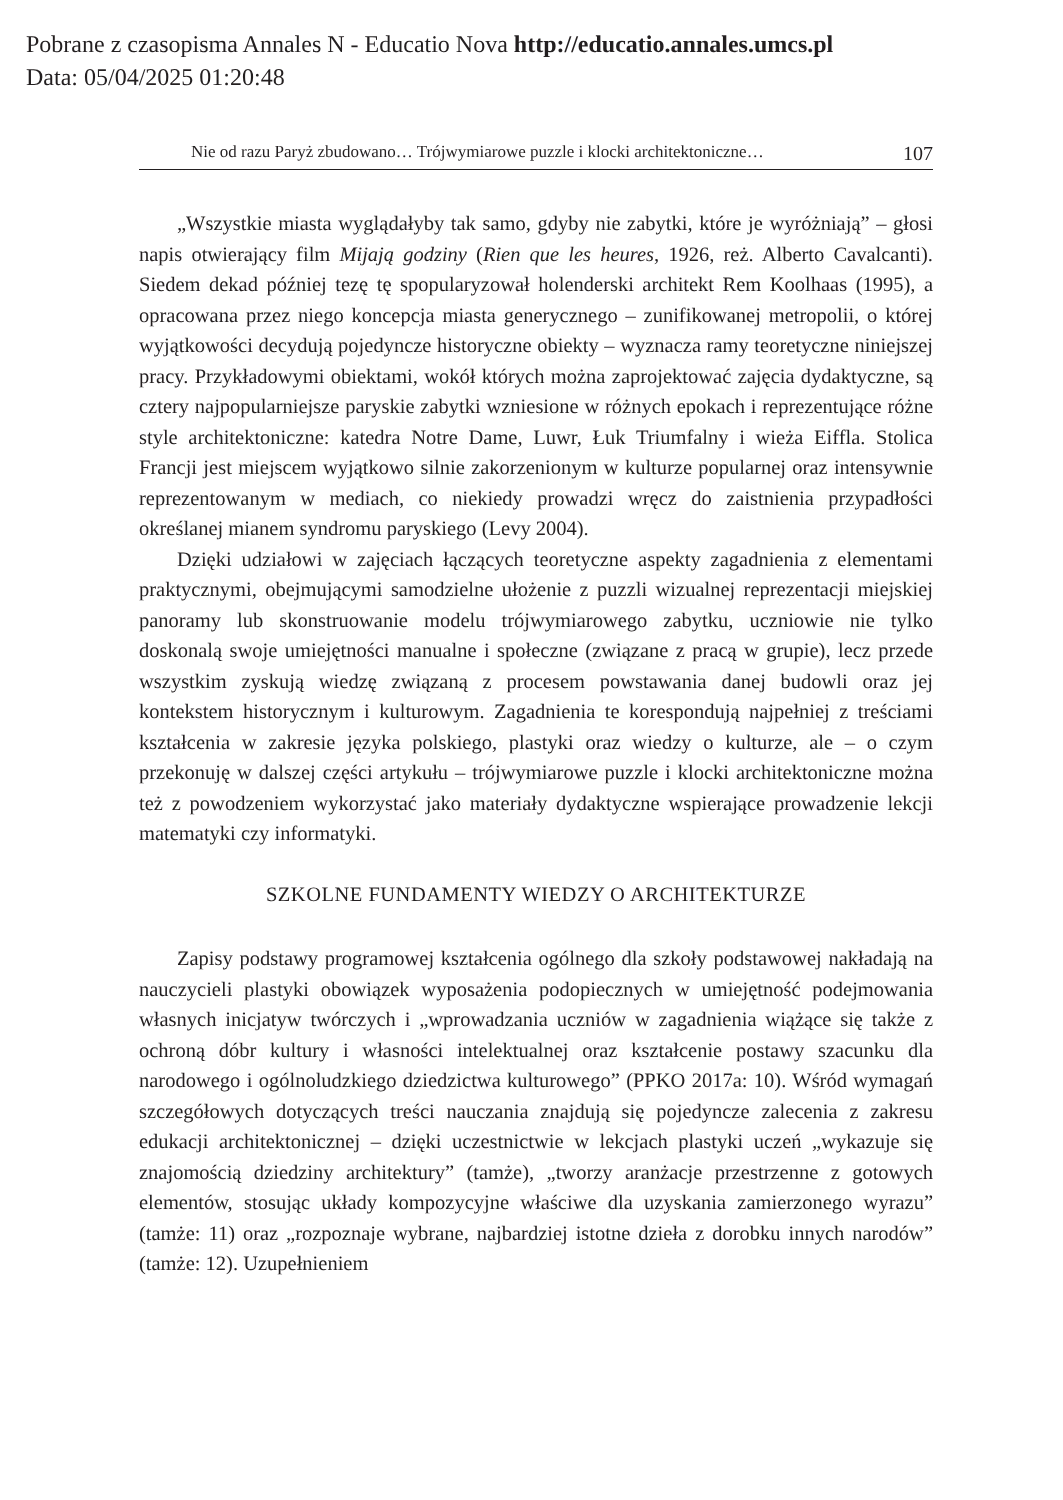Pobrane z czasopisma Annales N - Educatio Nova http://educatio.annales.umcs.pl
Data: 05/04/2025 01:20:48
Nie od razu Paryż zbudowano… Trójwymiarowe puzzle i klocki architektoniczne… 107
„Wszystkie miasta wyglądałyby tak samo, gdyby nie zabytki, które je wyróżniają” – głosi napis otwierający film Mijają godziny (Rien que les heures, 1926, reż. Alberto Cavalcanti). Siedem dekad później tezę tę spopularyzował holenderski architekt Rem Koolhaas (1995), a opracowana przez niego koncepcja miasta generycznego – zunifikowanej metropolii, o której wyjątkowości decydują pojedyncze historyczne obiekty – wyznacza ramy teoretyczne niniejszej pracy. Przykładowymi obiektami, wokół których można zaprojektować zajęcia dydaktyczne, są cztery najpopularniejsze paryskie zabytki wzniesione w różnych epokach i reprezentujące różne style architektoniczne: katedra Notre Dame, Luwr, Łuk Triumfalny i wieża Eiffla. Stolica Francji jest miejscem wyjątkowo silnie zakorzenionym w kulturze popularnej oraz intensywnie reprezentowanym w mediach, co niekiedy prowadzi wręcz do zaistnienia przypadłości określanej mianem syndromu paryskiego (Levy 2004).
Dzięki udziałowi w zajęciach łączących teoretyczne aspekty zagadnienia z elementami praktycznymi, obejmującymi samodzielne ułożenie z puzzli wizualnej reprezentacji miejskiej panoramy lub skonstruowanie modelu trójwymiarowego zabytku, uczniowie nie tylko doskonalą swoje umiejętności manualne i społeczne (związane z pracą w grupie), lecz przede wszystkim zyskują wiedzę związaną z procesem powstawania danej budowli oraz jej kontekstem historycznym i kulturowym. Zagadnienia te korespondują najpełniej z treściami kształcenia w zakresie języka polskiego, plastyki oraz wiedzy o kulturze, ale – o czym przekonuję w dalszej części artykułu – trójwymiarowe puzzle i klocki architektoniczne można też z powodzeniem wykorzystać jako materiały dydaktyczne wspierające prowadzenie lekcji matematyki czy informatyki.
SZKOLNE FUNDAMENTY WIEDZY O ARCHITEKTURZE
Zapisy podstawy programowej kształcenia ogólnego dla szkoły podstawowej nakładają na nauczycieli plastyki obowiązek wyposażenia podopiecznych w umiejętność podejmowania własnych inicjatyw twórczych i „wprowadzania uczniów w zagadnienia wiążące się także z ochroną dóbr kultury i własności intelektualnej oraz kształcenie postawy szacunku dla narodowego i ogólnoludzkiego dziedzictwa kulturowego” (PPKO 2017a: 10). Wśród wymagań szczegółowych dotyczących treści nauczania znajdują się pojedyncze zalecenia z zakresu edukacji architektonicznej – dzięki uczestnictwie w lekcjach plastyki uczeń „wykazuje się znajomością dziedziny architektury” (tamże), „tworzy aranżacje przestrzenne z gotowych elementów, stosując układy kompozycyjne właściwe dla uzyskania zamierzonego wyrazu” (tamże: 11) oraz „rozpoznaje wybrane, najbardziej istotne dzieła z dorobku innych narodów” (tamże: 12). Uzupełnieniem